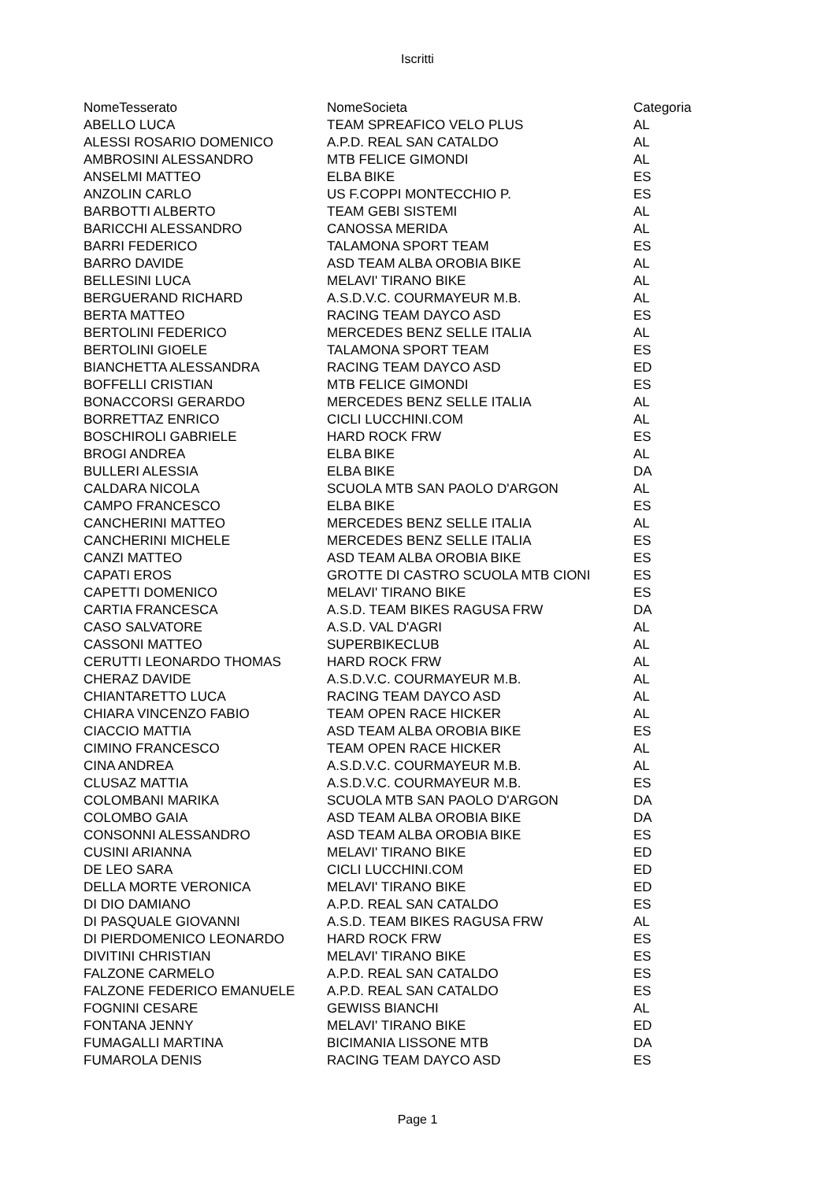Iscritti
| NomeTesserato | NomeSocieta | Categoria |
| --- | --- | --- |
| ABELLO LUCA | TEAM SPREAFICO VELO PLUS | AL |
| ALESSI ROSARIO DOMENICO | A.P.D. REAL SAN CATALDO | AL |
| AMBROSINI ALESSANDRO | MTB FELICE GIMONDI | AL |
| ANSELMI MATTEO | ELBA BIKE | ES |
| ANZOLIN CARLO | US F.COPPI MONTECCHIO P. | ES |
| BARBOTTI ALBERTO | TEAM GEBI SISTEMI | AL |
| BARICCHI ALESSANDRO | CANOSSA MERIDA | AL |
| BARRI FEDERICO | TALAMONA SPORT TEAM | ES |
| BARRO DAVIDE | ASD TEAM ALBA OROBIA BIKE | AL |
| BELLESINI LUCA | MELAVI' TIRANO BIKE | AL |
| BERGUERAND RICHARD | A.S.D.V.C. COURMAYEUR M.B. | AL |
| BERTA MATTEO | RACING TEAM DAYCO ASD | ES |
| BERTOLINI FEDERICO | MERCEDES BENZ SELLE ITALIA | AL |
| BERTOLINI GIOELE | TALAMONA SPORT TEAM | ES |
| BIANCHETTA ALESSANDRA | RACING TEAM DAYCO ASD | ED |
| BOFFELLI CRISTIAN | MTB FELICE GIMONDI | ES |
| BONACCORSI GERARDO | MERCEDES BENZ SELLE ITALIA | AL |
| BORRETTAZ ENRICO | CICLI LUCCHINI.COM | AL |
| BOSCHIROLI GABRIELE | HARD ROCK FRW | ES |
| BROGI ANDREA | ELBA BIKE | AL |
| BULLERI ALESSIA | ELBA BIKE | DA |
| CALDARA NICOLA | SCUOLA MTB SAN PAOLO D'ARGON | AL |
| CAMPO FRANCESCO | ELBA BIKE | ES |
| CANCHERINI MATTEO | MERCEDES BENZ SELLE ITALIA | AL |
| CANCHERINI MICHELE | MERCEDES BENZ SELLE ITALIA | ES |
| CANZI MATTEO | ASD TEAM ALBA OROBIA BIKE | ES |
| CAPATI EROS | GROTTE DI CASTRO SCUOLA MTB CIONI | ES |
| CAPETTI DOMENICO | MELAVI' TIRANO BIKE | ES |
| CARTIA FRANCESCA | A.S.D. TEAM BIKES RAGUSA FRW | DA |
| CASO SALVATORE | A.S.D. VAL D'AGRI | AL |
| CASSONI MATTEO | SUPERBIKECLUB | AL |
| CERUTTI LEONARDO THOMAS | HARD ROCK FRW | AL |
| CHERAZ DAVIDE | A.S.D.V.C. COURMAYEUR M.B. | AL |
| CHIANTARETTO LUCA | RACING TEAM DAYCO ASD | AL |
| CHIARA VINCENZO FABIO | TEAM OPEN RACE HICKER | AL |
| CIACCIO MATTIA | ASD TEAM ALBA OROBIA BIKE | ES |
| CIMINO FRANCESCO | TEAM OPEN RACE HICKER | AL |
| CINA ANDREA | A.S.D.V.C. COURMAYEUR M.B. | AL |
| CLUSAZ MATTIA | A.S.D.V.C. COURMAYEUR M.B. | ES |
| COLOMBANI MARIKA | SCUOLA MTB SAN PAOLO D'ARGON | DA |
| COLOMBO GAIA | ASD TEAM ALBA OROBIA BIKE | DA |
| CONSONNI ALESSANDRO | ASD TEAM ALBA OROBIA BIKE | ES |
| CUSINI ARIANNA | MELAVI' TIRANO BIKE | ED |
| DE LEO SARA | CICLI LUCCHINI.COM | ED |
| DELLA MORTE VERONICA | MELAVI' TIRANO BIKE | ED |
| DI DIO DAMIANO | A.P.D. REAL SAN CATALDO | ES |
| DI PASQUALE GIOVANNI | A.S.D. TEAM BIKES RAGUSA FRW | AL |
| DI PIERDOMENICO LEONARDO | HARD ROCK FRW | ES |
| DIVITINI CHRISTIAN | MELAVI' TIRANO BIKE | ES |
| FALZONE CARMELO | A.P.D. REAL SAN CATALDO | ES |
| FALZONE FEDERICO EMANUELE | A.P.D. REAL SAN CATALDO | ES |
| FOGNINI CESARE | GEWISS BIANCHI | AL |
| FONTANA JENNY | MELAVI' TIRANO BIKE | ED |
| FUMAGALLI MARTINA | BICIMANIA LISSONE MTB | DA |
| FUMAROLA DENIS | RACING TEAM DAYCO ASD | ES |
Page 1